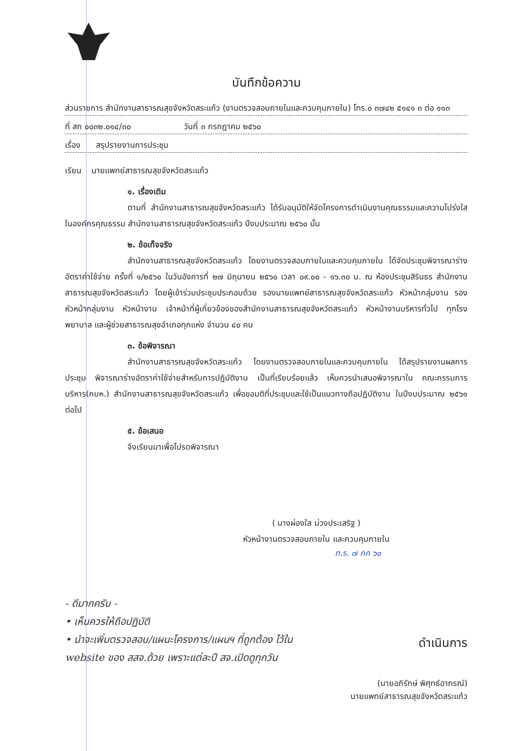บันทึกข้อความ
ส่วนราชการ สำนักงานสาธารณสุขจังหวัดสระแก้ว (งานตรวจสอบภายในและควบคุมภายใน) โทร.๐ ๓๗๔๒ ๕๑๔๑ ๓ ต่อ ๑๑๓
ที่ สก ๐๐๓๒.๐๑๔/๓๐ วันที่ ๓ กรกฎาคม ๒๕๖๐
เรื่อง สรุปรายงานการประชุม
เรียน นายแพทย์สาธารณสุขจังหวัดสระแก้ว
๑. เรื่องเดิม
ตามที่ สำนักงานสาธารณสุขจังหวัดสระแก้ว ได้รับอนุมัติให้จัดโครงการดำเนินงานคุณธรรมและความโปร่งใสในองค์กรคุณธรรม สำนักงานสาธารณสุขจังหวัดสระแก้ว ปีงบประมาณ ๒๕๖๐ นั้น
๒. ข้อเท็จจริง
สำนักงานสาธารณสุขจังหวัดสระแก้ว โดยงานตรวจสอบภายในและควบคุมภายใน ได้จัดประชุมพิจารณาร่างอัตราค่าใช้จ่าย ครั้งที่ ๑/๒๕๖๐ ในวันอังคารที่ ๒๗ มิถุนายน ๒๕๖๐ เวลา ๐๙.๐๐ - ๑๖.๓๐ น. ณ ห้องประชุมสิรินธร สำนักงานสาธารณสุขจังหวัดสระแก้ว โดยผู้เข้าร่วมประชุมประกอบด้วย รองนายแพทย์สาธารณสุขจังหวัดสระแก้ว หัวหน้ากลุ่มงาน รองหัวหน้ากลุ่มงาน หัวหน้างาน เจ้าหน้าที่ผู้เกี่ยวข้องของสำนักงานสาธารณสุขจังหวัดสระแก้ว หัวหน้างานบริหารทั่วไป ทุกโรงพยาบาล และผู้ช่วยสาธารณสุขอำเภอทุกแห่ง จำนวน ๔๐ คน
๓. ข้อพิจารณา
สำนักงานสาธารณสุขจังหวัดสระแก้ว โดยงานตรวจสอบภายในและควบคุมภายใน ได้สรุปรายงานผลการประชุม พิจารณาร่างอัตราค่าใช้จ่ายสำหรับการปฏิบัติงาน เป็นที่เรียบร้อยแล้ว เห็นควรนำเสนอพิจารณาใน คณะกรรมการบริหาร(กบห.) สำนักงานสาธารณสุขจังหวัดสระแก้ว เพื่อขอมติที่ประชุมและใช้เป็นแนวทางถือปฏิบัติงาน ในปีงบประมาณ ๒๕๖๑ ต่อไป
๕. ข้อเสนอ
จึงเรียนมาเพื่อโปรดพิจารณา
( นางผ่องใส ม่วงประเสริฐ )
หัวหน้างานตรวจสอบภายใน และควบคุมภายใน
ท.ร. ๗ กค ๖๐
- ดีมากครับ -
• เห็นควรให้ถือปฏิบัติ
• นำจะเพิ่มตรวจสอบ/แผนะโครงการ/แผนฯ ที่ถูกต้อง ไว้ใน website ของ สสจ.ด้วย เพราะแต่ละปี สจ.เปิดดูทุกวัน
ดำเนินการ
(นายอภิรักษ์ พิศุทธ์อาภรณ์)
นายแพทย์สาธารณสุขจังหวัดสระแก้ว